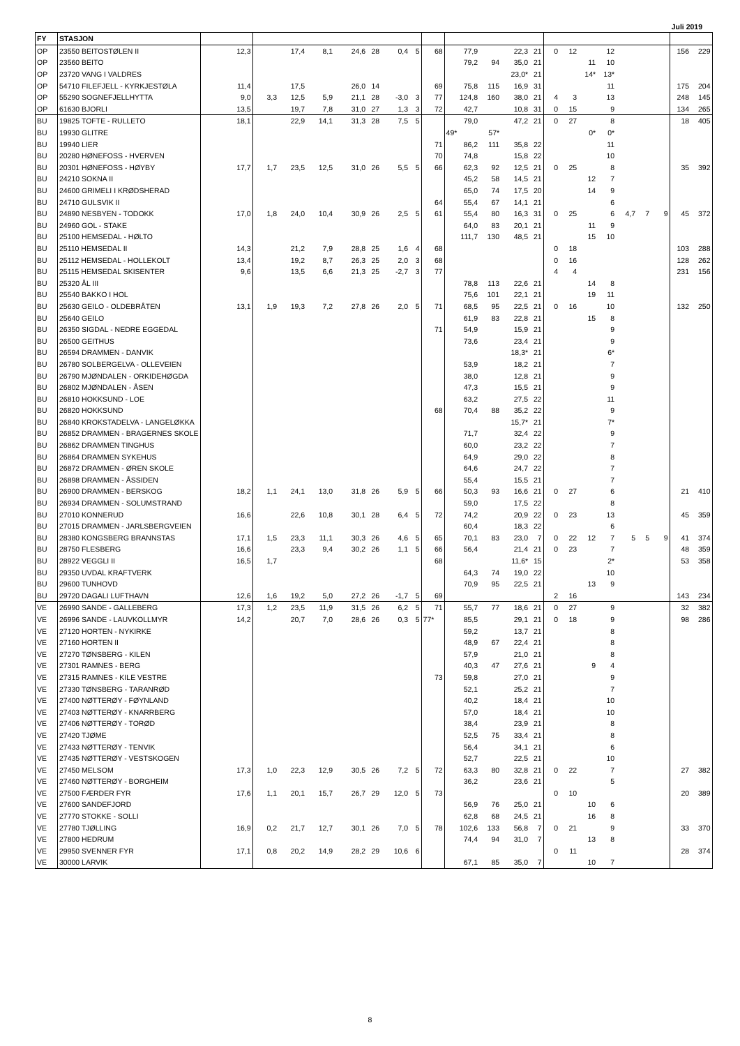Juli 2019
| FY | STASJON | | | | | | | | | | | | | | | | | | | | | | |
| --- | --- | --- | --- | --- | --- | --- | --- | --- | --- | --- | --- | --- | --- | --- | --- | --- | --- | --- | --- | --- | --- | --- | --- |
| OP | 23550 BEITOSTØLEN II | 12,3 | | 17,4 | 8,1 | 24,6 | 28 | 0,4 | 5 | 68 | 77,9 | | 22,3 | 21 | 0 | 12 | | 12 | | | | 156 | 229 |
| OP | 23560 BEITO | | | | | | | | | | 79,2 | 94 | 35,0 | 21 | | | 11 | 10 | | | | | |
| OP | 23720 VANG I VALDRES | | | | | | | | | | | | 23,0* | 21 | | | 14* | 13* | | | | | |
| OP | 54710 FILEFJELL - KYRKJESTØLA | 11,4 | | 17,5 | | 26,0 | 14 | | | 69 | 75,8 | 115 | 16,9 | 31 | | | | 11 | | | | 175 | 204 |
| OP | 55290 SOGNEFJELLHYTTA | 9,0 | 3,3 | 12,5 | 5,9 | 21,1 | 28 | -3,0 | 3 | 77 | 124,8 | 160 | 38,0 | 21 | 4 | 3 | | 13 | | | | 248 | 145 |
| OP | 61630 BJORLI | 13,5 | | 19,7 | 7,8 | 31,0 | 27 | 1,3 | 3 | 72 | 42,7 | | 10,8 | 31 | 0 | 15 | | 9 | | | | 134 | 265 |
| BU | 19825 TOFTE - RULLETO | 18,1 | | 22,9 | 14,1 | 31,3 | 28 | 7,5 | 5 | | 79,0 | | 47,2 | 21 | 0 | 27 | | 8 | | | | 18 | 405 |
| BU | 19930 GLITRE | | | | | | | | | | 49* | 57* | | | | | 0* | 0* | | | | | |
| BU | 19940 LIER | | | | | | | | | 71 | 86,2 | 111 | 35,8 | 22 | | | | 11 | | | | | |
| BU | 20280 HØNEFOSS - HVERVEN | | | | | | | | | 70 | 74,8 | | 15,8 | 22 | | | | 10 | | | | | |
| BU | 20301 HØNEFOSS - HØYBY | 17,7 | 1,7 | 23,5 | 12,5 | 31,0 | 26 | 5,5 | 5 | 66 | 62,3 | 92 | 12,5 | 21 | 0 | 25 | | 8 | | | | 35 | 392 |
| BU | 24210 SOKNA II | | | | | | | | | | 45,2 | 58 | 14,5 | 21 | | | 12 | 7 | | | | | |
| BU | 24600 GRIMELI I KRØDSHERAD | | | | | | | | | | 65,0 | 74 | 17,5 | 20 | | | 14 | 9 | | | | | |
| BU | 24710 GULSVIK II | | | | | | | | | 64 | 55,4 | 67 | 14,1 | 21 | | | | 6 | | | | | |
| BU | 24890 NESBYEN - TODOKK | 17,0 | 1,8 | 24,0 | 10,4 | 30,9 | 26 | 2,5 | 5 | 61 | 55,4 | 80 | 16,3 | 31 | 0 | 25 | | 6 | 4,7 | 7 | 9 | 45 | 372 |
| BU | 24960 GOL - STAKE | | | | | | | | | | 64,0 | 83 | 20,1 | 21 | | | 11 | 9 | | | | | |
| BU | 25100 HEMSEDAL - HØLTO | | | | | | | | | | 111,7 | 130 | 48,5 | 21 | | | 15 | 10 | | | | | |
| BU | 25110 HEMSEDAL II | 14,3 | | 21,2 | 7,9 | 28,8 | 25 | 1,6 | 4 | 68 | | | | | 0 | 18 | | | | | | 103 | 288 |
| BU | 25112 HEMSEDAL - HOLLEKOLT | 13,4 | | 19,2 | 8,7 | 26,3 | 25 | 2,0 | 3 | 68 | | | | | 0 | 16 | | | | | | 128 | 262 |
| BU | 25115 HEMSEDAL SKISENTER | 9,6 | | 13,5 | 6,6 | 21,3 | 25 | -2,7 | 3 | 77 | | | | | 4 | 4 | | | | | | 231 | 156 |
| BU | 25320 ÅL III | | | | | | | | | | 78,8 | 113 | 22,6 | 21 | | | 14 | 8 | | | | | |
| BU | 25540 BAKKO I HOL | | | | | | | | | | 75,6 | 101 | 22,1 | 21 | | | 19 | 11 | | | | | |
| BU | 25630 GEILO - OLDEBRÅTEN | 13,1 | 1,9 | 19,3 | 7,2 | 27,8 | 26 | 2,0 | 5 | 71 | 68,5 | 95 | 22,5 | 21 | 0 | 16 | | 10 | | | | 132 | 250 |
| BU | 25640 GEILO | | | | | | | | | | 61,9 | 83 | 22,8 | 21 | | | 15 | 8 | | | | | |
| BU | 26350 SIGDAL - NEDRE EGGEDAL | | | | | | | | | 71 | 54,9 | | 15,9 | 21 | | | | 9 | | | | | |
| BU | 26500 GEITHUS | | | | | | | | | | 73,6 | | 23,4 | 21 | | | | 9 | | | | | |
| BU | 26594 DRAMMEN - DANVIK | | | | | | | | | | | | 18,3* | 21 | | | | 6* | | | | | |
| BU | 26780 SOLBERGELVA - OLLEVEIEN | | | | | | | | | | 53,9 | | 18,2 | 21 | | | | 7 | | | | | |
| BU | 26790 MJØNDALEN - ORKIDEHØGDA | | | | | | | | | | 38,0 | | 12,8 | 21 | | | | 9 | | | | | |
| BU | 26802 MJØNDALEN - ÅSEN | | | | | | | | | | 47,3 | | 15,5 | 21 | | | | 9 | | | | | |
| BU | 26810 HOKKSUND - LOE | | | | | | | | | | 63,2 | | 27,5 | 22 | | | | 11 | | | | | |
| BU | 26820 HOKKSUND | | | | | | | | | 68 | 70,4 | 88 | 35,2 | 22 | | | | 9 | | | | | |
| BU | 26840 KROKSTADELVA - LANGELØKKA | | | | | | | | | | | | 15,7* | 21 | | | | 7* | | | | | |
| BU | 26852 DRAMMEN - BRAGERNES SKOLE | | | | | | | | | | 71,7 | | 32,4 | 22 | | | | 9 | | | | | |
| BU | 26862 DRAMMEN TINGHUS | | | | | | | | | | 60,0 | | 23,2 | 22 | | | | 7 | | | | | |
| BU | 26864 DRAMMEN SYKEHUS | | | | | | | | | | 64,9 | | 29,0 | 22 | | | | 8 | | | | | |
| BU | 26872 DRAMMEN - ØREN SKOLE | | | | | | | | | | 64,6 | | 24,7 | 22 | | | | 7 | | | | | |
| BU | 26898 DRAMMEN - ÅSSIDEN | | | | | | | | | | 55,4 | | 15,5 | 21 | | | | 7 | | | | | |
| BU | 26900 DRAMMEN - BERSKOG | 18,2 | 1,1 | 24,1 | 13,0 | 31,8 | 26 | 5,9 | 5 | 66 | 50,3 | 93 | 16,6 | 21 | 0 | 27 | | 6 | | | | 21 | 410 |
| BU | 26934 DRAMMEN - SOLUMSTRAND | | | | | | | | | | 59,0 | | 17,5 | 22 | | | | 8 | | | | | |
| BU | 27010 KONNERUD | 16,6 | | 22,6 | 10,8 | 30,1 | 28 | 6,4 | 5 | 72 | 74,2 | | 20,9 | 22 | 0 | 23 | | 13 | | | | 45 | 359 |
| BU | 27015 DRAMMEN - JARLSBERGVEIEN | | | | | | | | | | 60,4 | | 18,3 | 22 | | | | 6 | | | | | |
| BU | 28380 KONGSBERG BRANNSTAS | 17,1 | 1,5 | 23,3 | 11,1 | 30,3 | 26 | 4,6 | 5 | 65 | 70,1 | 83 | 23,0 | 7 | 0 | 22 | 12 | 7 | 5 | 5 | 9 | 41 | 374 |
| BU | 28750 FLESBERG | 16,6 | | 23,3 | 9,4 | 30,2 | 26 | 1,1 | 5 | 66 | 56,4 | | 21,4 | 21 | 0 | 23 | | 7 | | | | 48 | 359 |
| BU | 28922 VEGGLI II | 16,5 | 1,7 | | | | | | | 68 | | | 11,6* | 15 | | | | 2* | | | | 53 | 358 |
| BU | 29350 UVDAL KRAFTVERK | | | | | | | | | | 64,3 | 74 | 19,0 | 22 | | | | 10 | | | | | |
| BU | 29600 TUNHOVD | | | | | | | | | | 70,9 | 95 | 22,5 | 21 | | | 13 | 9 | | | | | |
| BU | 29720 DAGALI LUFTHAVN | 12,6 | 1,6 | 19,2 | 5,0 | 27,2 | 26 | -1,7 | 5 | 69 | | | | | 2 | 16 | | | | | | 143 | 234 |
| VE | 26990 SANDE - GALLEBERG | 17,3 | 1,2 | 23,5 | 11,9 | 31,5 | 26 | 6,2 | 5 | 71 | 55,7 | 77 | 18,6 | 21 | 0 | 27 | | 9 | | | | 32 | 382 |
| VE | 26996 SANDE - LAUVKOLLMYR | 14,2 | | 20,7 | 7,0 | 28,6 | 26 | 0,3 | 5 | 77* | 85,5 | | 29,1 | 21 | 0 | 18 | | 9 | | | | 98 | 286 |
| VE | 27120 HORTEN - NYKIRKE | | | | | | | | | | 59,2 | | 13,7 | 21 | | | | 8 | | | | | |
| VE | 27160 HORTEN II | | | | | | | | | | 48,9 | 67 | 22,4 | 21 | | | | 8 | | | | | |
| VE | 27270 TØNSBERG - KILEN | | | | | | | | | | 57,9 | | 21,0 | 21 | | | | 8 | | | | | |
| VE | 27301 RAMNES - BERG | | | | | | | | | | 40,3 | 47 | 27,6 | 21 | | | 9 | 4 | | | | | |
| VE | 27315 RAMNES - KILE VESTRE | | | | | | | | | 73 | 59,8 | | 27,0 | 21 | | | | 9 | | | | | |
| VE | 27330 TØNSBERG - TARANRØD | | | | | | | | | | 52,1 | | 25,2 | 21 | | | | 7 | | | | | |
| VE | 27400 NØTTERØY - FØYNLAND | | | | | | | | | | 40,2 | | 18,4 | 21 | | | | 10 | | | | | |
| VE | 27403 NØTTERØY - KNARRBERG | | | | | | | | | | 57,0 | | 18,4 | 21 | | | | 10 | | | | | |
| VE | 27406 NØTTERØY - TORØD | | | | | | | | | | 38,4 | | 23,9 | 21 | | | | 8 | | | | | |
| VE | 27420 TJØME | | | | | | | | | | 52,5 | 75 | 33,4 | 21 | | | | 8 | | | | | |
| VE | 27433 NØTTERØY - TENVIK | | | | | | | | | | 56,4 | | 34,1 | 21 | | | | 6 | | | | | |
| VE | 27435 NØTTERØY - VESTSKOGEN | | | | | | | | | | 52,7 | | 22,5 | 21 | | | | 10 | | | | | |
| VE | 27450 MELSOM | 17,3 | 1,0 | 22,3 | 12,9 | 30,5 | 26 | 7,2 | 5 | 72 | 63,3 | 80 | 32,8 | 21 | 0 | 22 | | 7 | | | | 27 | 382 |
| VE | 27460 NØTTERØY - BORGHEIM | | | | | | | | | | 36,2 | | 23,6 | 21 | | | | 5 | | | | | |
| VE | 27500 FÆRDER FYR | 17,6 | 1,1 | 20,1 | 15,7 | 26,7 | 29 | 12,0 | 5 | 73 | | | | | 0 | 10 | | | | | | 20 | 389 |
| VE | 27600 SANDEFJORD | | | | | | | | | | 56,9 | 76 | 25,0 | 21 | | | 10 | 6 | | | | | |
| VE | 27770 STOKKE - SOLLI | | | | | | | | | | 62,8 | 68 | 24,5 | 21 | | | 16 | 8 | | | | | |
| VE | 27780 TJØLLING | 16,9 | 0,2 | 21,7 | 12,7 | 30,1 | 26 | 7,0 | 5 | 78 | 102,6 | 133 | 56,8 | 7 | 0 | 21 | | 9 | | | | 33 | 370 |
| VE | 27800 HEDRUM | | | | | | | | | | 74,4 | 94 | 31,0 | 7 | | | 13 | 8 | | | | | |
| VE | 29950 SVENNER FYR | 17,1 | 0,8 | 20,2 | 14,9 | 28,2 | 29 | 10,6 | 6 | | | | | | 0 | 11 | | | | | | 28 | 374 |
| VE | 30000 LARVIK | | | | | | | | | | 67,1 | 85 | 35,0 | 7 | | | 10 | 7 | | | | | |
8